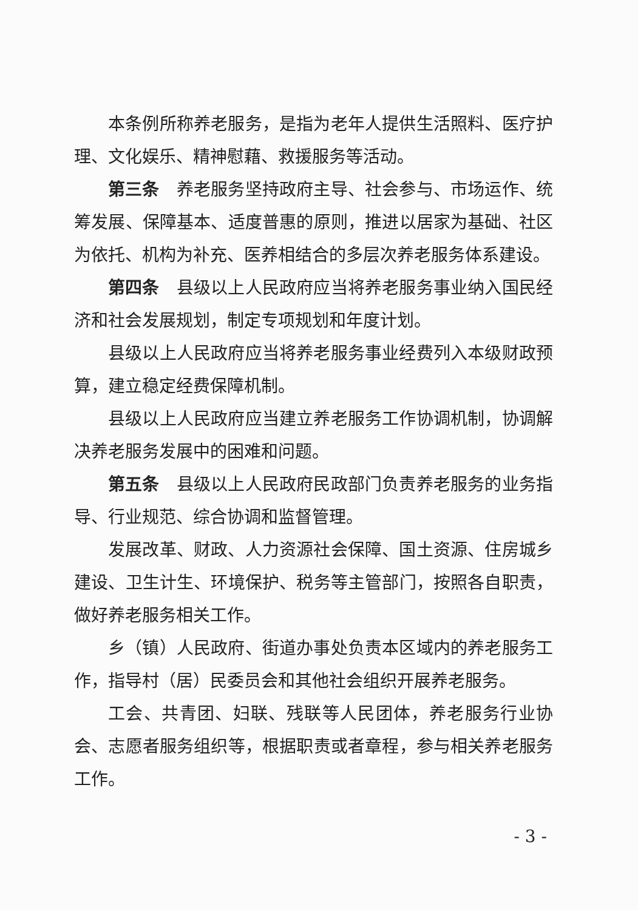本条例所称养老服务，是指为老年人提供生活照料、医疗护理、文化娱乐、精神慰藉、救援服务等活动。
第三条　养老服务坚持政府主导、社会参与、市场运作、统筹发展、保障基本、适度普惠的原则，推进以居家为基础、社区为依托、机构为补充、医养相结合的多层次养老服务体系建设。
第四条　县级以上人民政府应当将养老服务事业纳入国民经济和社会发展规划，制定专项规划和年度计划。
县级以上人民政府应当将养老服务事业经费列入本级财政预算，建立稳定经费保障机制。
县级以上人民政府应当建立养老服务工作协调机制，协调解决养老服务发展中的困难和问题。
第五条　县级以上人民政府民政部门负责养老服务的业务指导、行业规范、综合协调和监督管理。
发展改革、财政、人力资源社会保障、国土资源、住房城乡建设、卫生计生、环境保护、税务等主管部门，按照各自职责，做好养老服务相关工作。
乡（镇）人民政府、街道办事处负责本区域内的养老服务工作，指导村（居）民委员会和其他社会组织开展养老服务。
工会、共青团、妇联、残联等人民团体，养老服务行业协会、志愿者服务组织等，根据职责或者章程，参与相关养老服务工作。
- 3 -